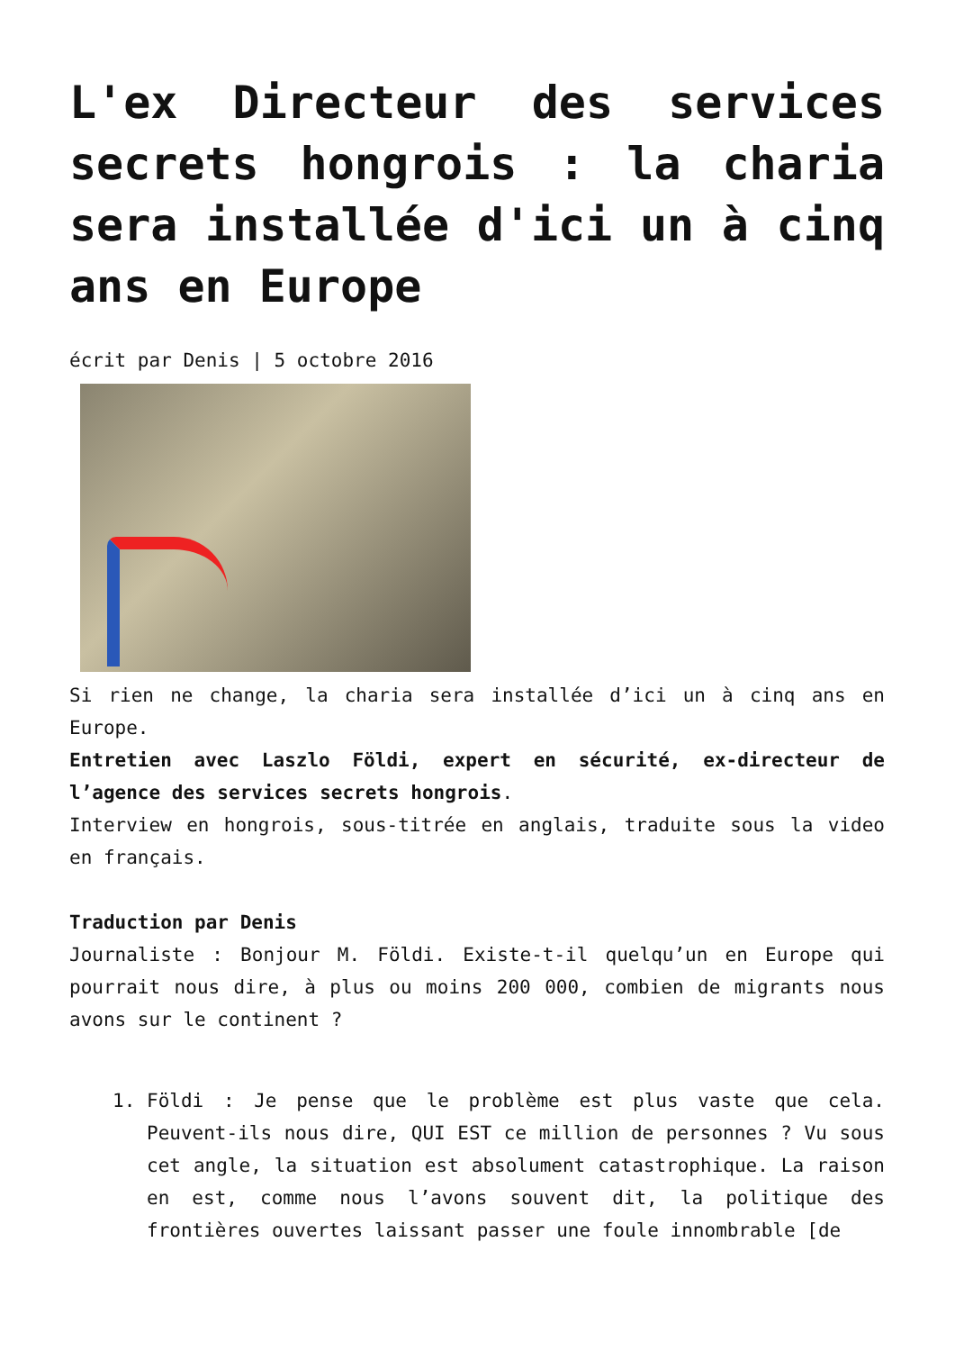L'ex Directeur des services secrets hongrois : la charia sera installée d'ici un à cinq ans en Europe
écrit par Denis | 5 octobre 2016
Si rien ne change, la charia sera installée d’ici un à cinq ans en Europe.
Entretien avec Laszlo Földi, expert en sécurité, ex-directeur de l’agence des services secrets hongrois.
Interview en hongrois, sous-titrée en anglais, traduite sous la video en français.
Traduction par Denis
Journaliste : Bonjour M. Földi. Existe-t-il quelqu’un en Europe qui pourrait nous dire, à plus ou moins 200 000, combien de migrants nous avons sur le continent ?
1. Földi : Je pense que le problème est plus vaste que cela. Peuvent-ils nous dire, QUI EST ce million de personnes ? Vu sous cet angle, la situation est absolument catastrophique. La raison en est, comme nous l’avons souvent dit, la politique des frontières ouvertes laissant passer une foule innombrable [de